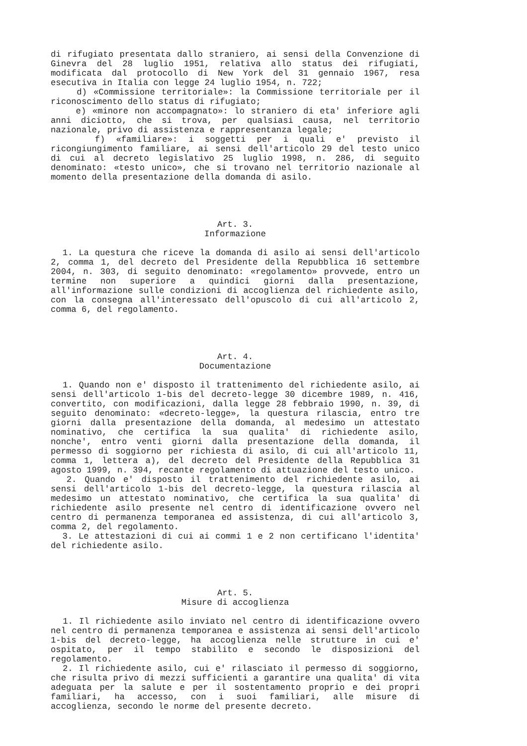di rifugiato presentata dallo straniero, ai sensi della Convenzione di Ginevra del 28 luglio 1951, relativa allo status dei rifugiati, modificata dal protocollo di New York del 31 gennaio 1967, resa esecutiva in Italia con legge 24 luglio 1954, n. 722;
d) «Commissione territoriale»: la Commissione territoriale per il riconoscimento dello status di rifugiato;
e) «minore non accompagnato»: lo straniero di eta' inferiore agli anni diciotto, che si trova, per qualsiasi causa, nel territorio nazionale, privo di assistenza e rappresentanza legale;
f) «familiare»: i soggetti per i quali e' previsto il ricongiungimento familiare, ai sensi dell'articolo 29 del testo unico di cui al decreto legislativo 25 luglio 1998, n. 286, di seguito denominato: «testo unico», che si trovano nel territorio nazionale al momento della presentazione della domanda di asilo.
Art. 3.
Informazione
1. La questura che riceve la domanda di asilo ai sensi dell'articolo 2, comma 1, del decreto del Presidente della Repubblica 16 settembre 2004, n. 303, di seguito denominato: «regolamento» provvede, entro un termine non superiore a quindici giorni dalla presentazione, all'informazione sulle condizioni di accoglienza del richiedente asilo, con la consegna all'interessato dell'opuscolo di cui all'articolo 2, comma 6, del regolamento.
Art. 4.
Documentazione
1. Quando non e' disposto il trattenimento del richiedente asilo, ai sensi dell'articolo 1-bis del decreto-legge 30 dicembre 1989, n. 416, convertito, con modificazioni, dalla legge 28 febbraio 1990, n. 39, di seguito denominato: «decreto-legge», la questura rilascia, entro tre giorni dalla presentazione della domanda, al medesimo un attestato nominativo, che certifica la sua qualita' di richiedente asilo, nonche', entro venti giorni dalla presentazione della domanda, il permesso di soggiorno per richiesta di asilo, di cui all'articolo 11, comma 1, lettera a), del decreto del Presidente della Repubblica 31 agosto 1999, n. 394, recante regolamento di attuazione del testo unico.
2. Quando e' disposto il trattenimento del richiedente asilo, ai sensi dell'articolo 1-bis del decreto-legge, la questura rilascia al medesimo un attestato nominativo, che certifica la sua qualita' di richiedente asilo presente nel centro di identificazione ovvero nel centro di permanenza temporanea ed assistenza, di cui all'articolo 3, comma 2, del regolamento.
3. Le attestazioni di cui ai commi 1 e 2 non certificano l'identita' del richiedente asilo.
Art. 5.
Misure di accoglienza
1. Il richiedente asilo inviato nel centro di identificazione ovvero nel centro di permanenza temporanea e assistenza ai sensi dell'articolo 1-bis del decreto-legge, ha accoglienza nelle strutture in cui e' ospitato, per il tempo stabilito e secondo le disposizioni del regolamento.
2. Il richiedente asilo, cui e' rilasciato il permesso di soggiorno, che risulta privo di mezzi sufficienti a garantire una qualita' di vita adeguata per la salute e per il sostentamento proprio e dei propri familiari, ha accesso, con i suoi familiari, alle misure di accoglienza, secondo le norme del presente decreto.